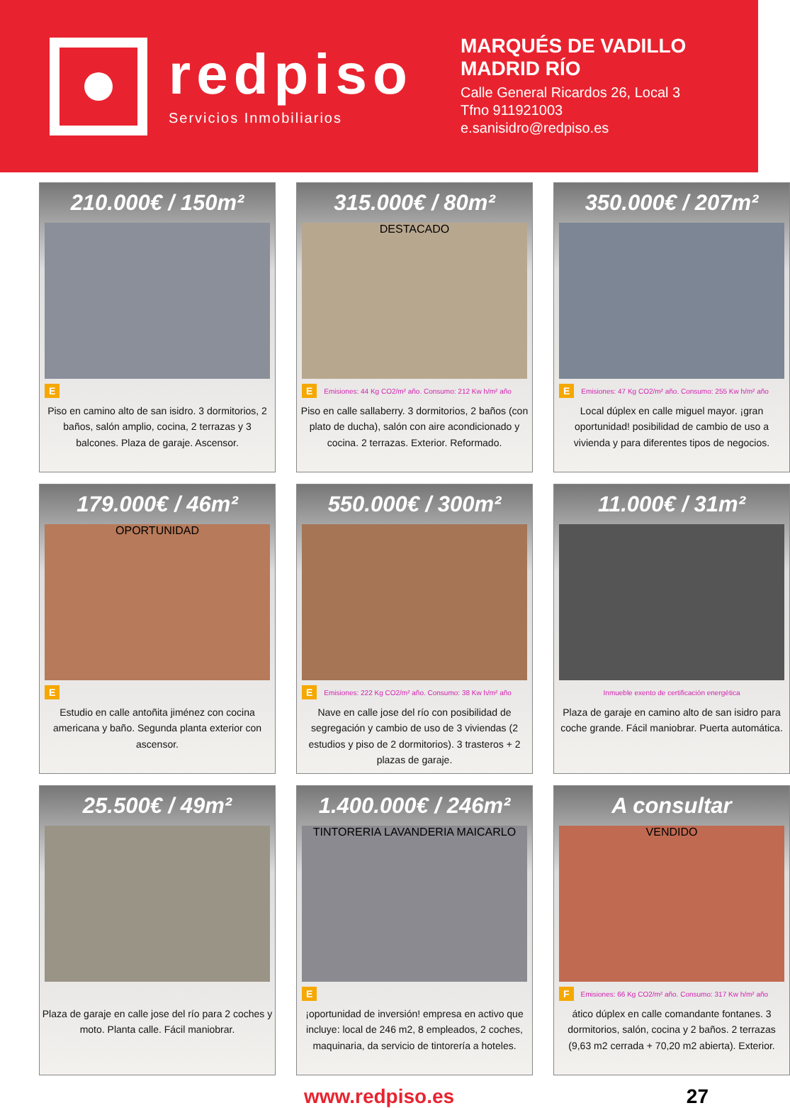redpiso
Servicios Inmobiliarios
MARQUÉS DE VADILLO
MADRID RÍO
Calle General Ricardos 26, Local 3
Tfno 911921003
e.sanisidro@redpiso.es
210.000€ / 150m²
E
Piso en camino alto de san isidro. 3 dormitorios, 2 baños, salón amplio, cocina, 2 terrazas y 3 balcones. Plaza de garaje. Ascensor.
315.000€ / 80m²
DESTACADO
E Emisiones: 44 Kg CO2/m² año. Consumo: 212 Kw h/m² año
Piso en calle sallaberry. 3 dormitorios, 2 baños (con plato de ducha), salón con aire acondicionado y cocina. 2 terrazas. Exterior. Reformado.
350.000€ / 207m²
E Emisiones: 47 Kg CO2/m² año. Consumo: 255 Kw h/m² año
Local dúplex en calle miguel mayor. ¡gran oportunidad! posibilidad de cambio de uso a vivienda y para diferentes tipos de negocios.
179.000€ / 46m²
OPORTUNIDAD
E
Estudio en calle antoñita jiménez con cocina americana y baño. Segunda planta exterior con ascensor.
550.000€ / 300m²
E Emisiones: 222 Kg CO2/m² año. Consumo: 38 Kw h/m² año
Nave en calle jose del río con posibilidad de segregación y cambio de uso de 3 viviendas (2 estudios y piso de 2 dormitorios). 3 trasteros + 2 plazas de garaje.
11.000€ / 31m²
Inmueble exento de certificación energética
Plaza de garaje en camino alto de san isidro para coche grande. Fácil maniobrar. Puerta automática.
25.500€ / 49m²
Plaza de garaje en calle jose del río para 2 coches y moto. Planta calle. Fácil maniobrar.
1.400.000€ / 246m²
TINTORERIA LAVANDERIA MAICARLO
E
¡oportunidad de inversión! empresa en activo que incluye: local de 246 m2, 8 empleados, 2 coches, maquinaria, da servicio de tintorería a hoteles.
A consultar
VENDIDO
F Emisiones: 66 Kg CO2/m² año. Consumo: 317 Kw h/m² año
ático dúplex en calle comandante fontanes. 3 dormitorios, salón, cocina y 2 baños. 2 terrazas (9,63 m2 cerrada + 70,20 m2 abierta). Exterior.
www.redpiso.es 27